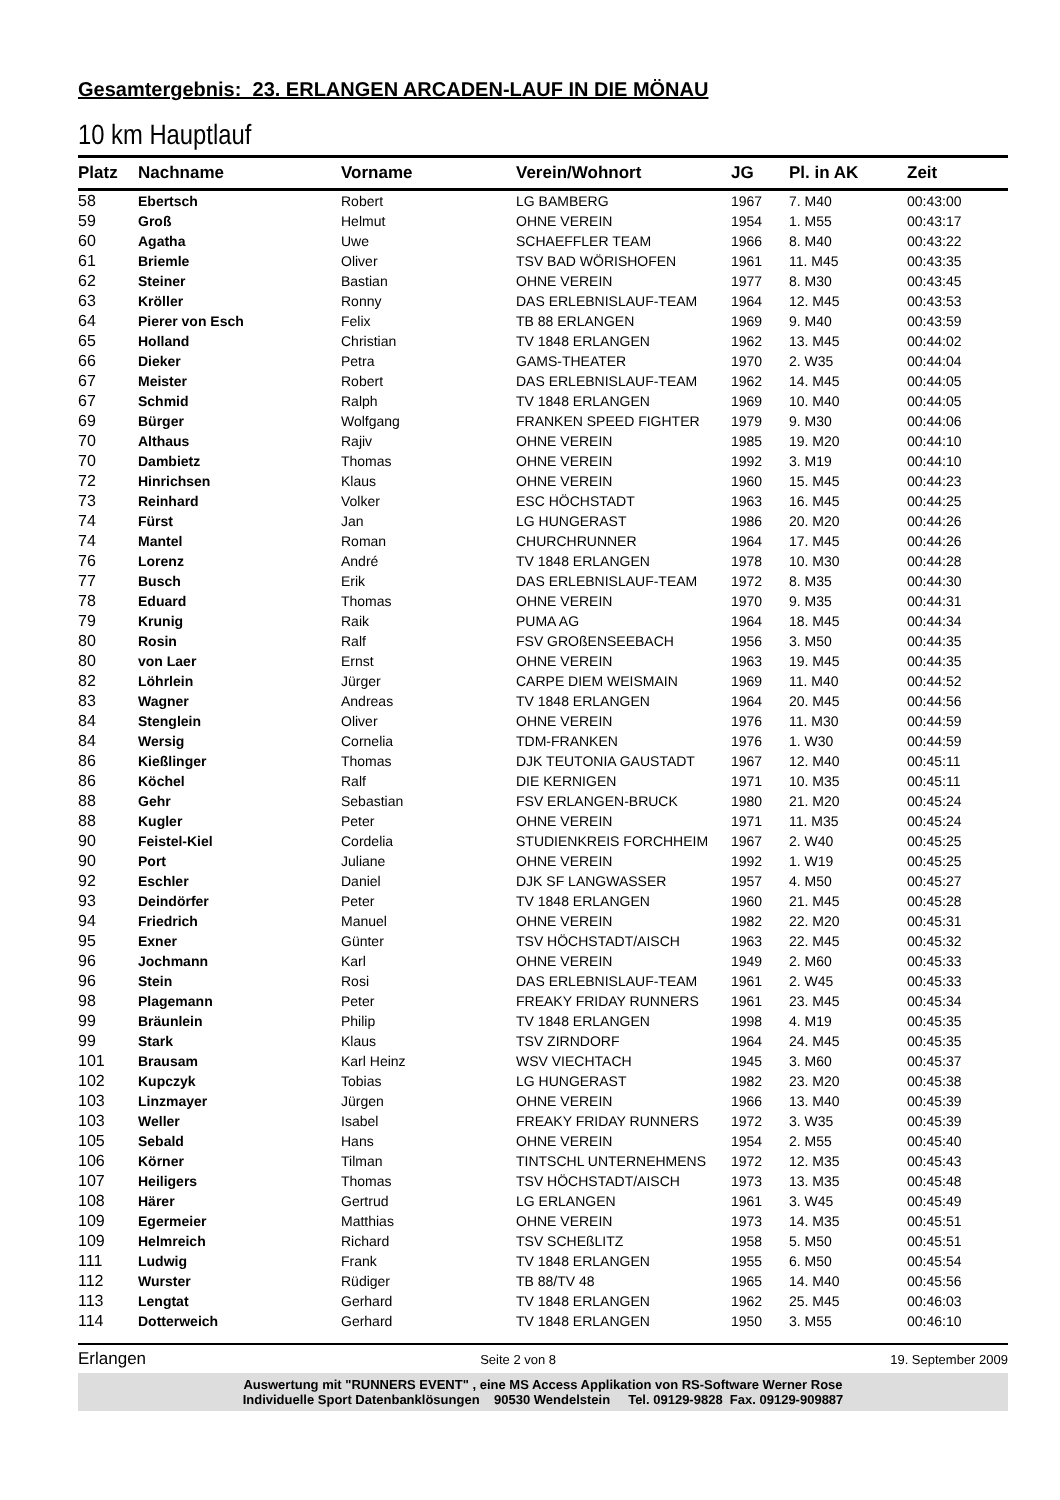Gesamtergebnis: 23. ERLANGEN ARCADEN-LAUF IN DIE MÖNAU
10 km Hauptlauf
| Platz | Nachname | Vorname | Verein/Wohnort | JG | Pl. in AK | Zeit |
| --- | --- | --- | --- | --- | --- | --- |
| 58 | Ebertsch | Robert | LG BAMBERG | 1967 | 7. M40 | 00:43:00 |
| 59 | Groß | Helmut | OHNE VEREIN | 1954 | 1. M55 | 00:43:17 |
| 60 | Agatha | Uwe | SCHAEFFLER TEAM | 1966 | 8. M40 | 00:43:22 |
| 61 | Briemle | Oliver | TSV BAD WÖRISHOFEN | 1961 | 11. M45 | 00:43:35 |
| 62 | Steiner | Bastian | OHNE VEREIN | 1977 | 8. M30 | 00:43:45 |
| 63 | Kröller | Ronny | DAS ERLEBNISLAUF-TEAM | 1964 | 12. M45 | 00:43:53 |
| 64 | Pierer von Esch | Felix | TB 88 ERLANGEN | 1969 | 9. M40 | 00:43:59 |
| 65 | Holland | Christian | TV 1848 ERLANGEN | 1962 | 13. M45 | 00:44:02 |
| 66 | Dieker | Petra | GAMS-THEATER | 1970 | 2. W35 | 00:44:04 |
| 67 | Meister | Robert | DAS ERLEBNISLAUF-TEAM | 1962 | 14. M45 | 00:44:05 |
| 67 | Schmid | Ralph | TV 1848 ERLANGEN | 1969 | 10. M40 | 00:44:05 |
| 69 | Bürger | Wolfgang | FRANKEN SPEED FIGHTER | 1979 | 9. M30 | 00:44:06 |
| 70 | Althaus | Rajiv | OHNE VEREIN | 1985 | 19. M20 | 00:44:10 |
| 70 | Dambietz | Thomas | OHNE VEREIN | 1992 | 3. M19 | 00:44:10 |
| 72 | Hinrichsen | Klaus | OHNE VEREIN | 1960 | 15. M45 | 00:44:23 |
| 73 | Reinhard | Volker | ESC HÖCHSTADT | 1963 | 16. M45 | 00:44:25 |
| 74 | Fürst | Jan | LG HUNGERAST | 1986 | 20. M20 | 00:44:26 |
| 74 | Mantel | Roman | CHURCHRUNNER | 1964 | 17. M45 | 00:44:26 |
| 76 | Lorenz | André | TV 1848 ERLANGEN | 1978 | 10. M30 | 00:44:28 |
| 77 | Busch | Erik | DAS ERLEBNISLAUF-TEAM | 1972 | 8. M35 | 00:44:30 |
| 78 | Eduard | Thomas | OHNE VEREIN | 1970 | 9. M35 | 00:44:31 |
| 79 | Krunig | Raik | PUMA AG | 1964 | 18. M45 | 00:44:34 |
| 80 | Rosin | Ralf | FSV GROßENSEEBACH | 1956 | 3. M50 | 00:44:35 |
| 80 | von Laer | Ernst | OHNE VEREIN | 1963 | 19. M45 | 00:44:35 |
| 82 | Löhrlein | Jürger | CARPE DIEM WEISMAIN | 1969 | 11. M40 | 00:44:52 |
| 83 | Wagner | Andreas | TV 1848 ERLANGEN | 1964 | 20. M45 | 00:44:56 |
| 84 | Stenglein | Oliver | OHNE VEREIN | 1976 | 11. M30 | 00:44:59 |
| 84 | Wersig | Cornelia | TDM-FRANKEN | 1976 | 1. W30 | 00:44:59 |
| 86 | Kießlinger | Thomas | DJK TEUTONIA GAUSTADT | 1967 | 12. M40 | 00:45:11 |
| 86 | Köchel | Ralf | DIE KERNIGEN | 1971 | 10. M35 | 00:45:11 |
| 88 | Gehr | Sebastian | FSV ERLANGEN-BRUCK | 1980 | 21. M20 | 00:45:24 |
| 88 | Kugler | Peter | OHNE VEREIN | 1971 | 11. M35 | 00:45:24 |
| 90 | Feistel-Kiel | Cordelia | STUDIENKREIS FORCHHEIM | 1967 | 2. W40 | 00:45:25 |
| 90 | Port | Juliane | OHNE VEREIN | 1992 | 1. W19 | 00:45:25 |
| 92 | Eschler | Daniel | DJK SF LANGWASSER | 1957 | 4. M50 | 00:45:27 |
| 93 | Deindörfer | Peter | TV 1848 ERLANGEN | 1960 | 21. M45 | 00:45:28 |
| 94 | Friedrich | Manuel | OHNE VEREIN | 1982 | 22. M20 | 00:45:31 |
| 95 | Exner | Günter | TSV HÖCHSTADT/AISCH | 1963 | 22. M45 | 00:45:32 |
| 96 | Jochmann | Karl | OHNE VEREIN | 1949 | 2. M60 | 00:45:33 |
| 96 | Stein | Rosi | DAS ERLEBNISLAUF-TEAM | 1961 | 2. W45 | 00:45:33 |
| 98 | Plagemann | Peter | FREAKY FRIDAY RUNNERS | 1961 | 23. M45 | 00:45:34 |
| 99 | Bräunlein | Philip | TV 1848 ERLANGEN | 1998 | 4. M19 | 00:45:35 |
| 99 | Stark | Klaus | TSV ZIRNDORF | 1964 | 24. M45 | 00:45:35 |
| 101 | Brausam | Karl Heinz | WSV VIECHTACH | 1945 | 3. M60 | 00:45:37 |
| 102 | Kupczyk | Tobias | LG HUNGERAST | 1982 | 23. M20 | 00:45:38 |
| 103 | Linzmayer | Jürgen | OHNE VEREIN | 1966 | 13. M40 | 00:45:39 |
| 103 | Weller | Isabel | FREAKY FRIDAY RUNNERS | 1972 | 3. W35 | 00:45:39 |
| 105 | Sebald | Hans | OHNE VEREIN | 1954 | 2. M55 | 00:45:40 |
| 106 | Körner | Tilman | TINTSCHL UNTERNEHMENS | 1972 | 12. M35 | 00:45:43 |
| 107 | Heiligers | Thomas | TSV HÖCHSTADT/AISCH | 1973 | 13. M35 | 00:45:48 |
| 108 | Härer | Gertrud | LG ERLANGEN | 1961 | 3. W45 | 00:45:49 |
| 109 | Egermeier | Matthias | OHNE VEREIN | 1973 | 14. M35 | 00:45:51 |
| 109 | Helmreich | Richard | TSV SCHEßLITZ | 1958 | 5. M50 | 00:45:51 |
| 111 | Ludwig | Frank | TV 1848 ERLANGEN | 1955 | 6. M50 | 00:45:54 |
| 112 | Wurster | Rüdiger | TB 88/TV 48 | 1965 | 14. M40 | 00:45:56 |
| 113 | Lengtat | Gerhard | TV 1848 ERLANGEN | 1962 | 25. M45 | 00:46:03 |
| 114 | Dotterweich | Gerhard | TV 1848 ERLANGEN | 1950 | 3. M55 | 00:46:10 |
Erlangen Seite 2 von 8 19. September 2009
Auswertung mit "RUNNERS EVENT" , eine MS Access Applikation von RS-Software Werner Rose
Individuelle Sport Datenbanklösungen 90530 Wendelstein Tel. 09129-9828 Fax. 09129-909887